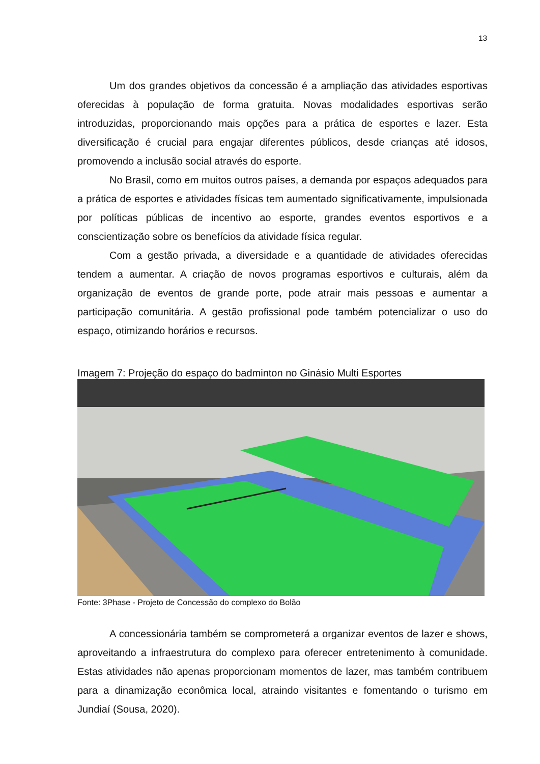13
Um dos grandes objetivos da concessão é a ampliação das atividades esportivas oferecidas à população de forma gratuita. Novas modalidades esportivas serão introduzidas, proporcionando mais opções para a prática de esportes e lazer. Esta diversificação é crucial para engajar diferentes públicos, desde crianças até idosos, promovendo a inclusão social através do esporte.
No Brasil, como em muitos outros países, a demanda por espaços adequados para a prática de esportes e atividades físicas tem aumentado significativamente, impulsionada por políticas públicas de incentivo ao esporte, grandes eventos esportivos e a conscientização sobre os benefícios da atividade física regular.
Com a gestão privada, a diversidade e a quantidade de atividades oferecidas tendem a aumentar. A criação de novos programas esportivos e culturais, além da organização de eventos de grande porte, pode atrair mais pessoas e aumentar a participação comunitária. A gestão profissional pode também potencializar o uso do espaço, otimizando horários e recursos.
Imagem 7: Projeção do espaço do badminton no Ginásio Multi Esportes
Fonte: 3Phase - Projeto de Concessão do complexo do Bolão
A concessionária também se comprometerá a organizar eventos de lazer e shows, aproveitando a infraestrutura do complexo para oferecer entretenimento à comunidade. Estas atividades não apenas proporcionam momentos de lazer, mas também contribuem para a dinamização econômica local, atraindo visitantes e fomentando o turismo em Jundiaí (Sousa, 2020).